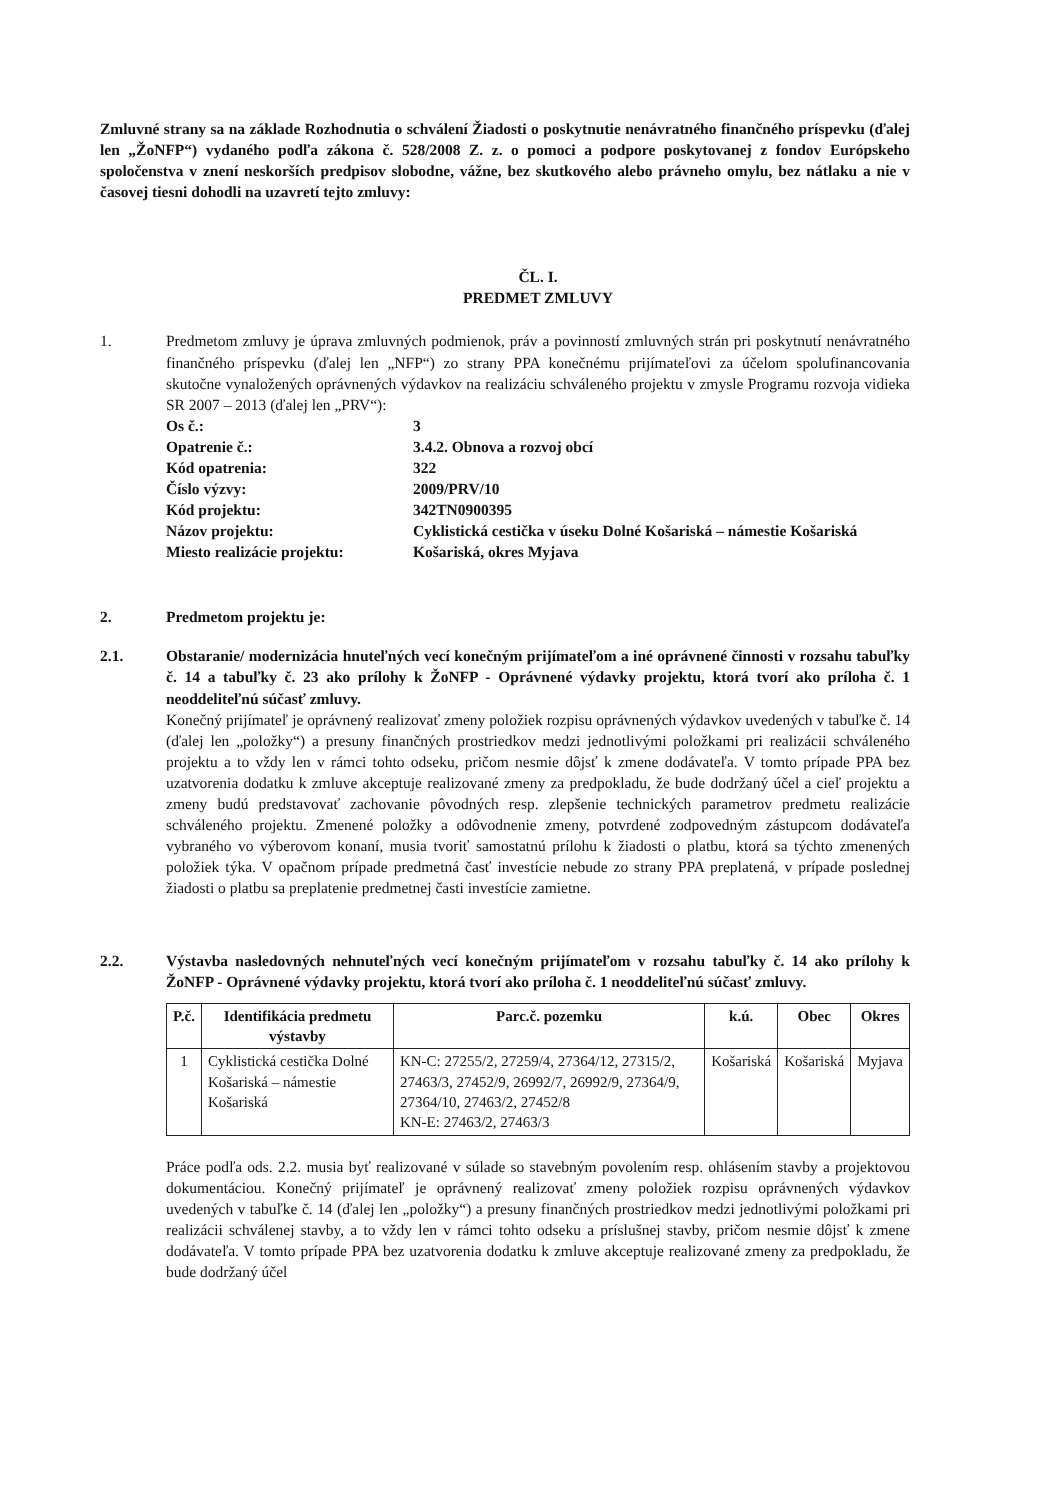Zmluvné strany sa na základe Rozhodnutia o schválení Žiadosti o poskytnutie nenávratného finančného príspevku (ďalej len „ŽoNFP“) vydaného podľa zákona č. 528/2008 Z. z. o pomoci a podpore poskytovanej z fondov Európskeho spoločenstva v znení neskorších predpisov slobodne, vážne, bez skutkového alebo právneho omylu, bez nátlaku a nie v časovej tiesni dohodli na uzavretí tejto zmluvy:
ČL. I.
PREDMET ZMLUVY
1. Predmetom zmluvy je úprava zmluvných podmienok, práv a povinností zmluvných strán pri poskytnutí nenávratného finančného príspevku (ďalej len „NFP“) zo strany PPA konečnému prijímateľovi za účelom spolufinancovania skutočne vynaložených oprávnených výdavkov na realizáciu schváleného projektu v zmysle Programu rozvoja vidieka SR 2007 – 2013 (ďalej len „PRV“):
Os č.:
3
Opatrenie č.:
3.4.2. Obnova a rozvoj obcí
Kód opatrenia:
322
Číslo výzvy:
2009/PRV/10
Kód projektu:
342TN0900395
Názov projektu:
Cyklistická cestička v úseku Dolné Košariská – námestie Košariská
Miesto realizácie projektu:
Košariská, okres Myjava
2. Predmetom projektu je:
2.1. Obstaranie/ modernizácia hnuteľných vecí konečným prijímateľom a iné oprávnené činnosti v rozsahu tabuľky č. 14 a tabuľky č. 23 ako prílohy k ŽoNFP - Oprávnené výdavky projektu, ktorá tvorí ako príloha č. 1 neoddeliteľnú súčasť zmluvy.
Konečný prijímateľ je oprávnený realizovať zmeny položiek rozpisu oprávnených výdavkov uvedených v tabuľke č. 14 (ďalej len „položky“) a presuny finančných prostriedkov medzi jednotlivými položkami pri realizácii schváleného projektu a to vždy len v rámci tohto odseku, pričom nesmie dôjsť k zmene dodávateľa. V tomto prípade PPA bez uzatvorenia dodatku k zmluve akceptuje realizované zmeny za predpokladu, že bude dodržaný účel a cieľ projektu a zmeny budú predstavovať zachovanie pôvodných resp. zlepšenie technických parametrov predmetu realizácie schváleného projektu. Zmenené položky a odôvodnenie zmeny, potvrdené zodpovedným zástupcom dodávateľa vybraného vo výberovom konaní, musia tvoriť samostatnú prílohu k žiadosti o platbu, ktorá sa týchto zmenených položiek týka. V opačnom prípade predmetná časť investície nebude zo strany PPA preplatená, v prípade poslednej žiadosti o platbu sa preplatenie predmetnej časti investície zamietne.
2.2. Výstavba nasledovných nehnuteľných vecí konečným prijímateľom v rozsahu tabuľky č. 14 ako prílohy k ŽoNFP - Oprávnené výdavky projektu, ktorá tvorí ako príloha č. 1 neoddeliteľnú súčasť zmluvy.
| P.č. | Identifikácia predmetu výstavby | Parc.č. pozemku | k.ú. | Obec | Okres |
| --- | --- | --- | --- | --- | --- |
| 1 | Cyklistická cestička Dolné Košariská – námestie Košariská | KN-C: 27255/2, 27259/4, 27364/12, 27315/2, 27463/3, 27452/9, 26992/7, 26992/9, 27364/9, 27364/10, 27463/2, 27452/8 KN-E: 27463/2, 27463/3 | Košariská | Košariská | Myjava |
Práce podľa ods. 2.2. musia byť realizované v súlade so stavebným povolením resp. ohlásením stavby a projektovou dokumentáciou. Konečný prijímateľ je oprávnený realizovať zmeny položiek rozpisu oprávnených výdavkov uvedených v tabuľke č. 14 (ďalej len „položky“) a presuny finančných prostriedkov medzi jednotlivými položkami pri realizácii schválenej stavby, a to vždy len v rámci tohto odseku a príslušnej stavby, pričom nesmie dôjsť k zmene dodávateľa. V tomto prípade PPA bez uzatvorenia dodatku k zmluve akceptuje realizované zmeny za predpokladu, že bude dodržaný účel